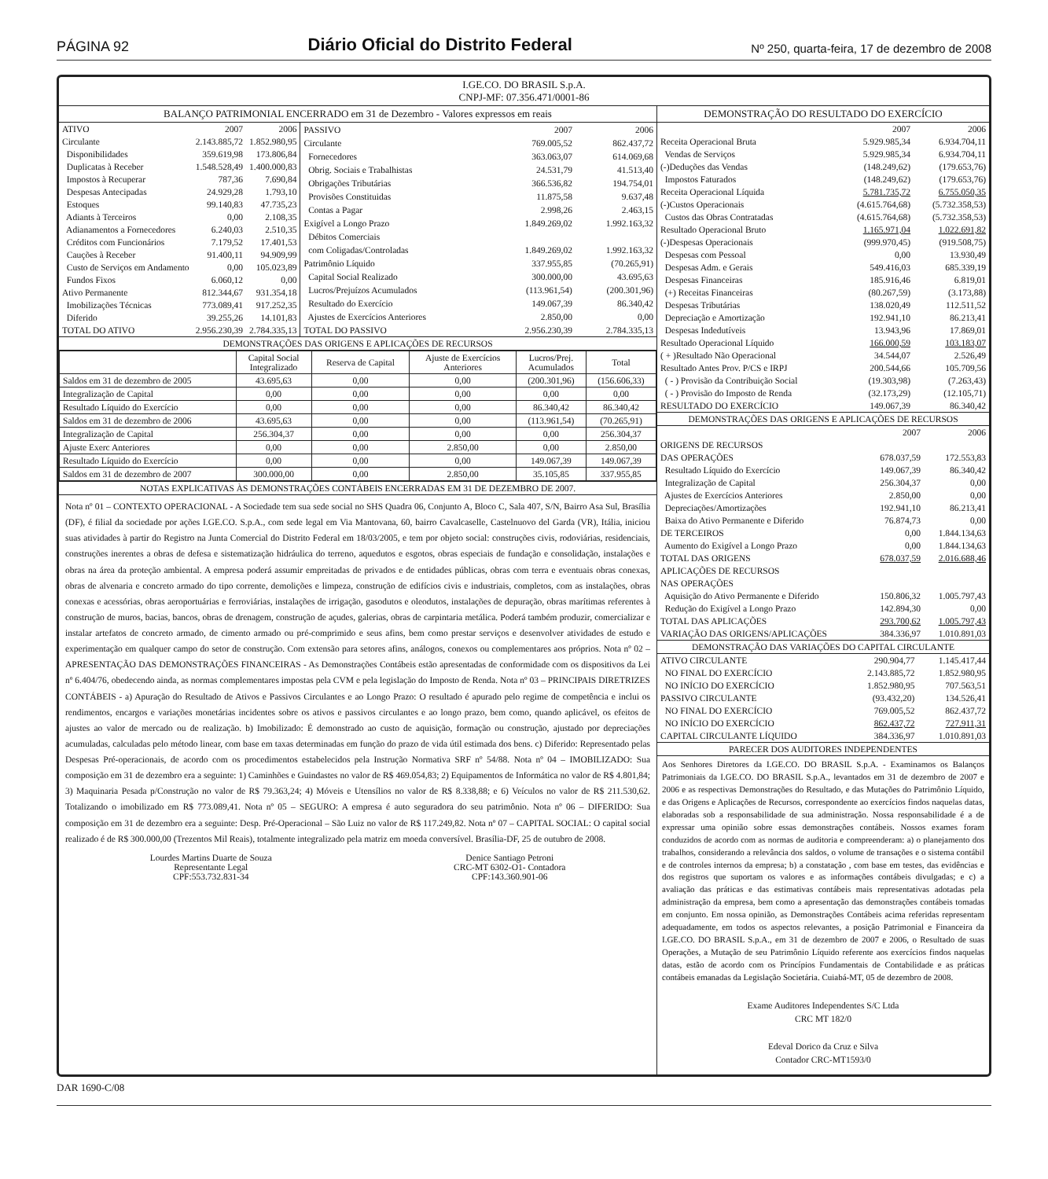PÁGINA 92 Diário Oficial do Distrito Federal Nº 250, quarta-feira, 17 de dezembro de 2008
I.GE.CO. DO BRASIL S.p.A.
CNPJ-MF: 07.356.471/0001-86
BALANÇO PATRIMONIAL ENCERRADO em 31 de Dezembro - Valores expressos em reais
| ATIVO | 2007 | 2006 |
| Circulante | 2.143.885,72 | 1.852.980,95 |
| Disponibilidades | 359.619,98 | 173.806,84 |
| Duplicatas à Receber | 1.548.528,49 | 1.400.000,83 |
| Impostos à Recuperar | 787,36 | 7.690,84 |
| Despesas Antecipadas | 24.929,28 | 1.793,10 |
| Estoques | 99.140,83 | 47.735,23 |
| Adiants à Terceiros | 0,00 | 2.108,35 |
| Adianamentos a Fornecedores | 6.240,03 | 2.510,35 |
| Créditos com Funcionários | 7.179,52 | 17.401,53 |
| Cauções à Receber | 91.400,11 | 94.909,99 |
| Custo de Serviços em Andamento | 0,00 | 105.023,89 |
| Fundos Fixos | 6.060,12 | 0,00 |
| Ativo Permanente | 812.344,67 | 931.354,18 |
| Imobilizações Técnicas | 773.089,41 | 917.252,35 |
| Diferido | 39.255,26 | 14.101,83 |
| TOTAL DO ATIVO | 2.956.230,39 | 2.784.335,13 |
| PASSIVO | 2007 | 2006 |
| Circulante | 769.005,52 | 862.437,72 |
| Fornecedores | 363.063,07 | 614.069,68 |
| Obrig. Sociais e Trabalhistas | 24.531,79 | 41.513,40 |
| Obrigações Tributárias | 366.536,82 | 194.754,01 |
| Provisões Constituidas | 11.875,58 | 9.637,48 |
| Contas a Pagar | 2.998,26 | 2.463,15 |
| Exigível a Longo Prazo | 1.849.269,02 | 1.992.163,32 |
| Débitos Comerciais | | |
| com Coligadas/Controladas | 1.849.269,02 | 1.992.163,32 |
| Patrimônio Líquido | 337.955,85 | (70.265,91) |
| Capital Social Realizado | 300.000,00 | 43.695,63 |
| Lucros/Prejuízos Acumulados | (113.961,54) | (200.301,96) |
| Resultado do Exercício | 149.067,39 | 86.340,42 |
| Ajustes de Exercícios Anteriores | 2.850,00 | 0,00 |
| TOTAL DO PASSIVO | 2.956.230,39 | 2.784.335,13 |
DEMONSTRAÇÕES DAS ORIGENS E APLICAÇÕES DE RECURSOS
| | Capital Social Integralizado | Reserva de Capital | Ajuste de Exercícios Anteriores | Lucros/Prej. Acumulados | Total |
| --- | --- | --- | --- | --- | --- |
| Saldos em 31 de dezembro de 2005 | 43.695,63 | 0,00 | 0,00 | (200.301,96) | (156.606,33) |
| Integralização de Capital | 0,00 | 0,00 | 0,00 | 0,00 | 0,00 |
| Resultado Líquido do Exercício | 0,00 | 0,00 | 0,00 | 86.340,42 | 86.340,42 |
| Saldos em 31 de dezembro de 2006 | 43.695,63 | 0,00 | 0,00 | (113.961,54) | (70.265,91) |
| Integralização de Capital | 256.304,37 | 0,00 | 0,00 | 0,00 | 256.304,37 |
| Ajuste Exerc Anteriores | 0,00 | 0,00 | 2.850,00 | 0,00 | 2.850,00 |
| Resultado Líquido do Exercício | 0,00 | 0,00 | 0,00 | 149.067,39 | 149.067,39 |
| Saldos em 31 de dezembro de 2007 | 300.000,00 | 0,00 | 2.850,00 | 35.105,85 | 337.955,85 |
NOTAS EXPLICATIVAS ÀS DEMONSTRAÇÕES CONTÁBEIS ENCERRADAS EM 31 DE DEZEMBRO DE 2007.
Nota nº 01 – CONTEXTO OPERACIONAL - A Sociedade tem sua sede social no SHS Quadra 06, Conjunto A, Bloco C, Sala 407, S/N, Bairro Asa Sul, Brasília (DF), é filial da sociedade por ações I.GE.CO. S.p.A., com sede legal em Via Mantovana, 60, bairro Cavalcaselle, Castelnuovo del Garda (VR), Itália, iniciou suas atividades à partir do Registro na Junta Comercial do Distrito Federal em 18/03/2005, e tem por objeto social: construções civis, rodoviárias, residenciais, construções inerentes a obras de defesa e sistematização hidráulica do terreno, aquedutos e esgotos, obras especiais de fundação e consolidação, instalações e obras na área da proteção ambiental. A empresa poderá assumir empreitadas de privados e de entidades públicas, obras com terra e eventuais obras conexas, obras de alvenaria e concreto armado do tipo corrente, demolições e limpeza, construção de edifícios civis e industriais, completos, com as instalações, obras conexas e acessórias, obras aeroportuárias e ferroviárias, instalações de irrigação, gasodutos e oleodutos, instalações de depuração, obras marítimas referentes à construção de muros, bacias, bancos, obras de drenagem, construção de açudes, galerias, obras de carpintaria metálica. Poderá também produzir, comercializar e instalar artefatos de concreto armado, de cimento armado ou pré-comprimido e seus afins, bem como prestar serviços e desenvolver atividades de estudo e experimentação em qualquer campo do setor de construção. Com extensão para setores afins, análogos, conexos ou complementares aos próprios. Nota nº 02 – APRESENTAÇÃO DAS DEMONSTRAÇÕES FINANCEIRAS - As Demonstrações Contábeis estão apresentadas de conformidade com os dispositivos da Lei nº 6.404/76, obedecendo ainda, as normas complementares impostas pela CVM e pela legislação do Imposto de Renda. Nota nº 03 – PRINCIPAIS DIRETRIZES CONTÁBEIS - a) Apuração do Resultado de Ativos e Passivos Circulantes e ao Longo Prazo: O resultado é apurado pelo regime de competência e inclui os rendimentos, encargos e variações monetárias incidentes sobre os ativos e passivos circulantes e ao longo prazo, bem como, quando aplicável, os efeitos de ajustes ao valor de mercado ou de realização. b) Imobilizado: É demonstrado ao custo de aquisição, formação ou construção, ajustado por depreciações acumuladas, calculadas pelo método linear, com base em taxas determinadas em função do prazo de vida útil estimada dos bens. c) Diferido: Representado pelas Despesas Pré-operacionais, de acordo com os procedimentos estabelecidos pela Instrução Normativa SRF nº 54/88. Nota nº 04 – IMOBILIZADO: Sua composição em 31 de dezembro era a seguinte: 1) Caminhões e Guindastes no valor de R$ 469.054,83; 2) Equipamentos de Informática no valor de R$ 4.801,84; 3) Maquinaria Pesada p/Construção no valor de R$ 79.363,24; 4) Móveis e Utensílios no valor de R$ 8.338,88; e 6) Veículos no valor de R$ 211.530,62. Totalizando o imobilizado em R$ 773.089,41. Nota nº 05 – SEGURO: A empresa é auto seguradora do seu patrimônio. Nota nº 06 – DIFERIDO: Sua composição em 31 de dezembro era a seguinte: Desp. Pré-Operacional – São Luiz no valor de R$ 117.249,82. Nota nº 07 – CAPITAL SOCIAL: O capital social realizado é de R$ 300.000,00 (Trezentos Mil Reais), totalmente integralizado pela matriz em moeda conversível. Brasília-DF, 25 de outubro de 2008.
Lourdes Martins Duarte de Souza
Representante Legal
CPF:553.732.831-34
Denice Santiago Petroni
CRC-MT 6302-O1- Contadora
CPF:143.360.901-06
DEMONSTRAÇÃO DO RESULTADO DO EXERCÍCIO
| | 2007 | 2006 |
| Receita Operacional Bruta | 5.929.985,34 | 6.934.704,11 |
| Vendas de Serviços | 5.929.985,34 | 6.934.704,11 |
| (-)Deduções das Vendas | (148.249,62) | (179.653,76) |
| Impostos Faturados | (148.249,62) | (179.653,76) |
| Receita Operacional Líquida | 5.781.735,72 | 6.755.050,35 |
| (-)Custos Operacionais | (4.615.764,68) | (5.732.358,53) |
| Custos das Obras Contratadas | (4.615.764,68) | (5.732.358,53) |
| Resultado Operacional Bruto | 1.165.971,04 | 1.022.691,82 |
| (-)Despesas Operacionais | (999.970,45) | (919.508,75) |
| Despesas com Pessoal | 0,00 | 13.930,49 |
| Despesas Adm. e Gerais | 549.416,03 | 685.339,19 |
| Despesas Financeiras | 185.916,46 | 6.819,01 |
| (+) Receitas Financeiras | (80.267,59) | (3.173,88) |
| Despesas Tributárias | 138.020,49 | 112.511,52 |
| Depreciação e Amortização | 192.941,10 | 86.213,41 |
| Despesas Indedutíveis | 13.943,96 | 17.869,01 |
| Resultado Operacional Líquido | 166.000,59 | 103.183,07 |
| ( + )Resultado Não Operacional | 34.544,07 | 2.526,49 |
| Resultado Antes Prov. P/CS e IRPJ | 200.544,66 | 105.709,56 |
| ( - ) Provisão da Contribuição Social | (19.303,98) | (7.263,43) |
| ( - ) Provisão do Imposto de Renda | (32.173,29) | (12.105,71) |
| RESULTADO DO EXERCÍCIO | 149.067,39 | 86.340,42 |
DEMONSTRAÇÕES DAS ORIGENS E APLICAÇÕES DE RECURSOS
| | 2007 | 2006 |
| ORIGENS DE RECURSOS | | |
| DAS OPERAÇÕES | 678.037,59 | 172.553,83 |
| Resultado Líquido do Exercício | 149.067,39 | 86.340,42 |
| Integralização de Capital | 256.304,37 | 0,00 |
| Ajustes de Exercícios Anteriores | 2.850,00 | 0,00 |
| Depreciações/Amortizações | 192.941,10 | 86.213,41 |
| Baixa do Ativo Permanente e Diferido | 76.874,73 | 0,00 |
| DE TERCEIROS | 0,00 | 1.844.134,63 |
| Aumento do Exigível a Longo Prazo | 0,00 | 1.844.134,63 |
| TOTAL DAS ORIGENS | 678.037,59 | 2.016.688,46 |
| APLICAÇÕES DE RECURSOS | | |
| NAS OPERAÇÕES | | |
| Aquisição do Ativo Permanente e Diferido | 150.806,32 | 1.005.797,43 |
| Redução do Exigível a Longo Prazo | 142.894,30 | 0,00 |
| TOTAL DAS APLICAÇÕES | 293.700,62 | 1.005.797,43 |
| VARIAÇÃO DAS ORIGENS/APLICAÇÕES | 384.336,97 | 1.010.891,03 |
DEMONSTRAÇÃO DAS VARIAÇÕES DO CAPITAL CIRCULANTE
| ATIVO CIRCULANTE | 290.904,77 | 1.145.417,44 |
| NO FINAL DO EXERCÍCIO | 2.143.885,72 | 1.852.980,95 |
| NO INÍCIO DO EXERCÍCIO | 1.852.980,95 | 707.563,51 |
| PASSIVO CIRCULANTE | (93.432,20) | 134.526,41 |
| NO FINAL DO EXERCÍCIO | 769.005,52 | 862.437,72 |
| NO INÍCIO DO EXERCÍCIO | 862.437,72 | 727.911,31 |
| CAPITAL CIRCULANTE LÍQUIDO | 384.336,97 | 1.010.891,03 |
PARECER DOS AUDITORES INDEPENDENTES
Aos Senhores Diretores da I.GE.CO. DO BRASIL S.p.A. - Examinamos os Balanços Patrimoniais da I.GE.CO. DO BRASIL S.p.A., levantados em 31 de dezembro de 2007 e 2006 e as respectivas Demonstrações do Resultado, e das Mutações do Patrimônio Líquido, e das Origens e Aplicações de Recursos, correspondente ao exercícios findos naquelas datas, elaboradas sob a responsabilidade de sua administração. Nossa responsabilidade é a de expressar uma opinião sobre essas demonstrações contábeis. Nossos exames foram conduzidos de acordo com as normas de auditoria e compreenderam: a) o planejamento dos trabalhos, considerando a relevância dos saldos, o volume de transações e o sistema contábil e de controles internos da empresa; b) a constatação , com base em testes, das evidências e dos registros que suportam os valores e as informações contábeis divulgadas; e c) a avaliação das práticas e das estimativas contábeis mais representativas adotadas pela administração da empresa, bem como a apresentação das demonstrações contábeis tomadas em conjunto. Em nossa opinião, as Demonstrações Contábeis acima referidas representam adequadamente, em todos os aspectos relevantes, a posição Patrimonial e Financeira da I.GE.CO. DO BRASIL S.p.A., em 31 de dezembro de 2007 e 2006, o Resultado de suas Operações, a Mutação de seu Patrimônio Líquido referente aos exercícios findos naquelas datas, estão de acordo com os Princípios Fundamentais de Contabilidade e as práticas contábeis emanadas da Legislação Societária. Cuiabá-MT, 05 de dezembro de 2008.
Exame Auditores Independentes S/C Ltda
CRC MT 182/0
Edeval Dorico da Cruz e Silva
Contador CRC-MT1593/0
DAR 1690-C/08